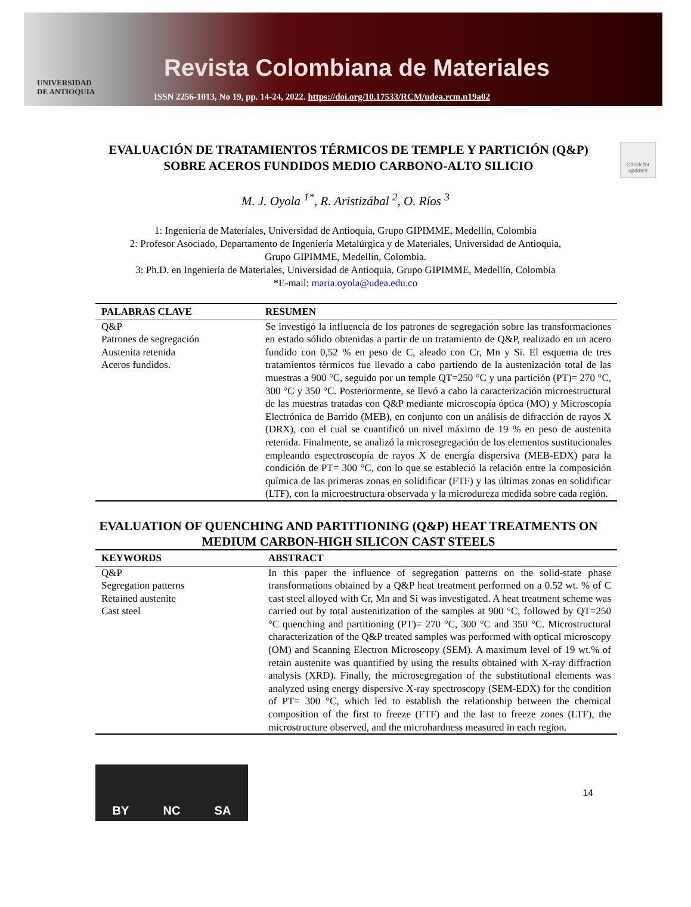UNIVERSIDAD
DE ANTIOQUIA
Revista Colombiana de Materiales
ISSN 2256-1013, No 19, pp. 14-24, 2022. https://doi.org/10.17533/RCM/udea.rcm.n19a02
EVALUACIÓN DE TRATAMIENTOS TÉRMICOS DE TEMPLE Y PARTICIÓN (Q&P) SOBRE ACEROS FUNDIDOS MEDIO CARBONO-ALTO SILICIO
Check for updates
M. J. Oyola <sup>1*</sup>, R. Aristizábal <sup>2</sup>, O. Ríos <sup>3</sup>
1: Ingeniería de Materiales, Universidad de Antioquia, Grupo GIPIMME, Medellín, Colombia
2: Profesor Asociado, Departamento de Ingeniería Metalúrgica y de Materiales, Universidad de Antioquia,
Grupo GIPIMME, Medellín, Colombia.
3: Ph.D. en Ingeniería de Materiales, Universidad de Antioquia, Grupo GIPIMME, Medellín, Colombia
*E-mail: maria.oyola@udea.edu.co
| PALABRAS CLAVE | RESUMEN |
| --- | --- |
| Q&P Patrones de segregación Austenita retenida Aceros fundidos. | Se investigó la influencia de los patrones de segregación sobre las transformaciones en estado sólido obtenidas a partir de un tratamiento de Q&P, realizado en un acero fundido con 0,52 % en peso de C, aleado con Cr, Mn y Si. El esquema de tres tratamientos térmicos fue llevado a cabo partiendo de la austenización total de las muestras a 900 °C, seguido por un temple QT=250 °C y una partición (PT)= 270 °C, 300 °C y 350 °C. Posteriormente, se llevó a cabo la caracterización microestructural de las muestras tratadas con Q&P mediante microscopía óptica (MO) y Microscopía Electrónica de Barrido (MEB), en conjunto con un análisis de difracción de rayos X (DRX), con el cual se cuantificó un nivel máximo de 19 % en peso de austenita retenida. Finalmente, se analizó la microsegregación de los elementos sustitucionales empleando espectroscopía de rayos X de energía dispersiva (MEB-EDX) para la condición de PT= 300 °C, con lo que se estableció la relación entre la composición química de las primeras zonas en solidificar (FTF) y las últimas zonas en solidificar (LTF), con la microestructura observada y la microdureza medida sobre cada región. |
EVALUATION OF QUENCHING AND PARTITIONING (Q&P) HEAT TREATMENTS ON MEDIUM CARBON-HIGH SILICON CAST STEELS
| KEYWORDS | ABSTRACT |
| --- | --- |
| Q&P Segregation patterns Retained austenite Cast steel | In this paper the influence of segregation patterns on the solid-state phase transformations obtained by a Q&P heat treatment performed on a 0.52 wt. % of C cast steel alloyed with Cr, Mn and Si was investigated. A heat treatment scheme was carried out by total austenitization of the samples at 900 °C, followed by QT=250 °C quenching and partitioning (PT)= 270 °C, 300 °C and 350 °C. Microstructural characterization of the Q&P treated samples was performed with optical microscopy (OM) and Scanning Electron Microscopy (SEM). A maximum level of 19 wt.% of retain austenite was quantified by using the results obtained with X-ray diffraction analysis (XRD). Finally, the microsegregation of the substitutional elements was analyzed using energy dispersive X-ray spectroscopy (SEM-EDX) for the condition of PT= 300 °C, which led to establish the relationship between the chemical composition of the first to freeze (FTF) and the last to freeze zones (LTF), the microstructure observed, and the microhardness measured in each region. |
BY NC SA
14